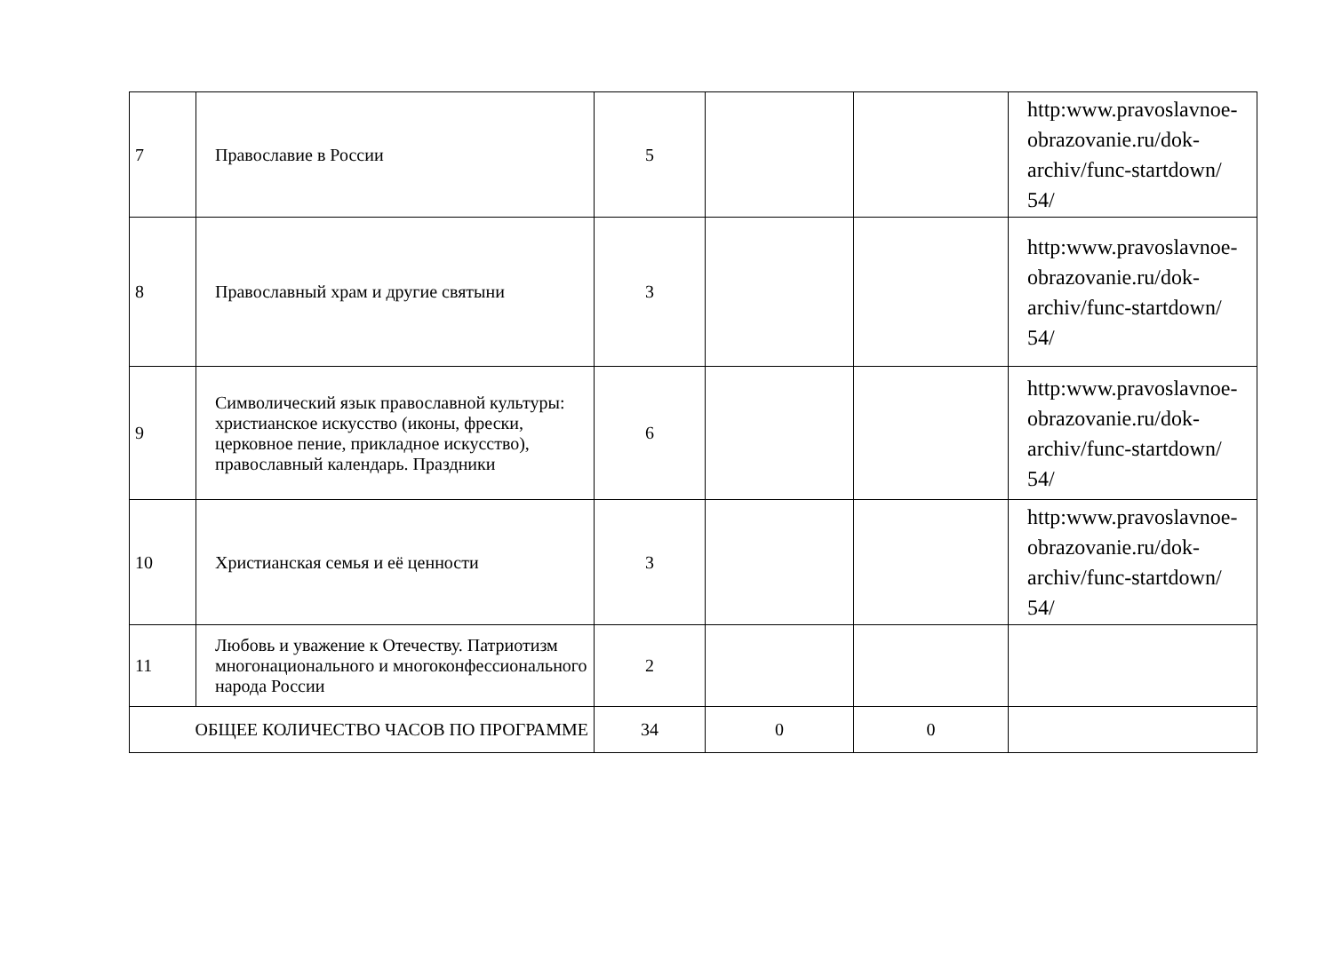| 7 | Православие в России | 5 | | | http:www.pravoslavnoe-obrazovanie.ru/dok-archiv/func-startdown/ 54/ |
| 8 | Православный храм и другие святыни | 3 | | | http:www.pravoslavnoe-obrazovanie.ru/dok-archiv/func-startdown/ 54/ |
| 9 | Символический язык православной культуры: христианское искусство (иконы, фрески, церковное пение, прикладное искусство), православный календарь. Праздники | 6 | | | http:www.pravoslavnoe-obrazovanie.ru/dok-archiv/func-startdown/ 54/ |
| 10 | Христианская семья и её ценности | 3 | | | http:www.pravoslavnoe-obrazovanie.ru/dok-archiv/func-startdown/ 54/ |
| 11 | Любовь и уважение к Отечеству. Патриотизм многонационального и многоконфессионального народа России | 2 | | | |
| ОБЩЕЕ КОЛИЧЕСТВО ЧАСОВ ПО ПРОГРАММЕ | | 34 | 0 | 0 | |